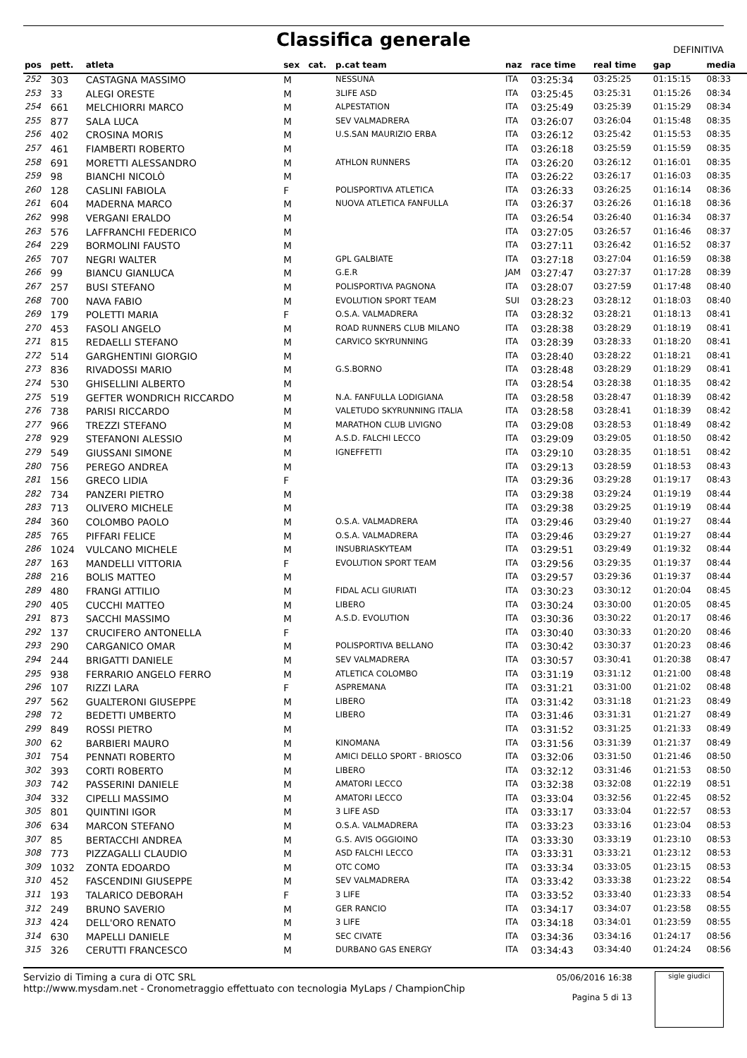Classifica generale
DEFINITIVA
| pos | pett. | atleta | sex | cat. | p.cat team | naz | race time | real time | gap | media |
| --- | --- | --- | --- | --- | --- | --- | --- | --- | --- | --- |
| 252 | 303 | CASTAGNA MASSIMO | M | | NESSUNA | ITA | 03:25:34 | 03:25:25 | 01:15:15 | 08:33 |
| 253 | 33 | ALEGI ORESTE | M | | 3LIFE ASD | ITA | 03:25:45 | 03:25:31 | 01:15:26 | 08:34 |
| 254 | 661 | MELCHIORRI MARCO | M | | ALPESTATION | ITA | 03:25:49 | 03:25:39 | 01:15:29 | 08:34 |
| 255 | 877 | SALA LUCA | M | | SEV VALMADRERA | ITA | 03:26:07 | 03:26:04 | 01:15:48 | 08:35 |
| 256 | 402 | CROSINA MORIS | M | | U.S.SAN MAURIZIO ERBA | ITA | 03:26:12 | 03:25:42 | 01:15:53 | 08:35 |
| 257 | 461 | FIAMBERTI ROBERTO | M | | | ITA | 03:26:18 | 03:25:59 | 01:15:59 | 08:35 |
| 258 | 691 | MORETTI ALESSANDRO | M | | ATHLON RUNNERS | ITA | 03:26:20 | 03:26:12 | 01:16:01 | 08:35 |
| 259 | 98 | BIANCHI NICOLÒ | M | | | ITA | 03:26:22 | 03:26:17 | 01:16:03 | 08:35 |
| 260 | 128 | CASLINI FABIOLA | F | | POLISPORTIVA ATLETICA | ITA | 03:26:33 | 03:26:25 | 01:16:14 | 08:36 |
| 261 | 604 | MADERNA MARCO | M | | NUOVA ATLETICA FANFULLA | ITA | 03:26:37 | 03:26:26 | 01:16:18 | 08:36 |
| 262 | 998 | VERGANI ERALDO | M | | | ITA | 03:26:54 | 03:26:40 | 01:16:34 | 08:37 |
| 263 | 576 | LAFFRANCHI FEDERICO | M | | | ITA | 03:27:05 | 03:26:57 | 01:16:46 | 08:37 |
| 264 | 229 | BORMOLINI FAUSTO | M | | | ITA | 03:27:11 | 03:26:42 | 01:16:52 | 08:37 |
| 265 | 707 | NEGRI WALTER | M | | GPL GALBIATE | ITA | 03:27:18 | 03:27:04 | 01:16:59 | 08:38 |
| 266 | 99 | BIANCU GIANLUCA | M | | G.E.R | JAM | 03:27:47 | 03:27:37 | 01:17:28 | 08:39 |
| 267 | 257 | BUSI STEFANO | M | | POLISPORTIVA PAGNONA | ITA | 03:28:07 | 03:27:59 | 01:17:48 | 08:40 |
| 268 | 700 | NAVA FABIO | M | | EVOLUTION SPORT TEAM | SUI | 03:28:23 | 03:28:12 | 01:18:03 | 08:40 |
| 269 | 179 | POLETTI MARIA | F | | O.S.A. VALMADRERA | ITA | 03:28:32 | 03:28:21 | 01:18:13 | 08:41 |
| 270 | 453 | FASOLI ANGELO | M | | ROAD RUNNERS CLUB MILANO | ITA | 03:28:38 | 03:28:29 | 01:18:19 | 08:41 |
| 271 | 815 | REDAELLI STEFANO | M | | CARVICO SKYRUNNING | ITA | 03:28:39 | 03:28:33 | 01:18:20 | 08:41 |
| 272 | 514 | GARGHENTINI GIORGIO | M | | | ITA | 03:28:40 | 03:28:22 | 01:18:21 | 08:41 |
| 273 | 836 | RIVADOSSI MARIO | M | | G.S.BORNO | ITA | 03:28:48 | 03:28:29 | 01:18:29 | 08:41 |
| 274 | 530 | GHISELLINI ALBERTO | M | | | ITA | 03:28:54 | 03:28:38 | 01:18:35 | 08:42 |
| 275 | 519 | GEFTER WONDRICH RICCARDO | M | | N.A. FANFULLA LODIGIANA | ITA | 03:28:58 | 03:28:47 | 01:18:39 | 08:42 |
| 276 | 738 | PARISI RICCARDO | M | | VALETUDO SKYRUNNING ITALIA | ITA | 03:28:58 | 03:28:41 | 01:18:39 | 08:42 |
| 277 | 966 | TREZZI STEFANO | M | | MARATHON CLUB LIVIGNO | ITA | 03:29:08 | 03:28:53 | 01:18:49 | 08:42 |
| 278 | 929 | STEFANONI ALESSIO | M | | A.S.D. FALCHI LECCO | ITA | 03:29:09 | 03:29:05 | 01:18:50 | 08:42 |
| 279 | 549 | GIUSSANI SIMONE | M | | IGNEFFETTI | ITA | 03:29:10 | 03:28:35 | 01:18:51 | 08:42 |
| 280 | 756 | PEREGO ANDREA | M | | | ITA | 03:29:13 | 03:28:59 | 01:18:53 | 08:43 |
| 281 | 156 | GRECO LIDIA | F | | | ITA | 03:29:36 | 03:29:28 | 01:19:17 | 08:43 |
| 282 | 734 | PANZERI PIETRO | M | | | ITA | 03:29:38 | 03:29:24 | 01:19:19 | 08:44 |
| 283 | 713 | OLIVERO MICHELE | M | | | ITA | 03:29:38 | 03:29:25 | 01:19:19 | 08:44 |
| 284 | 360 | COLOMBO PAOLO | M | | O.S.A. VALMADRERA | ITA | 03:29:46 | 03:29:40 | 01:19:27 | 08:44 |
| 285 | 765 | PIFFARI FELICE | M | | O.S.A. VALMADRERA | ITA | 03:29:46 | 03:29:27 | 01:19:27 | 08:44 |
| 286 | 1024 | VULCANO MICHELE | M | | INSUBRIASKYTEAM | ITA | 03:29:51 | 03:29:49 | 01:19:32 | 08:44 |
| 287 | 163 | MANDELLI VITTORIA | F | | EVOLUTION SPORT TEAM | ITA | 03:29:56 | 03:29:35 | 01:19:37 | 08:44 |
| 288 | 216 | BOLIS MATTEO | M | | | ITA | 03:29:57 | 03:29:36 | 01:19:37 | 08:44 |
| 289 | 480 | FRANGI ATTILIO | M | | FIDAL ACLI GIURIATI | ITA | 03:30:23 | 03:30:12 | 01:20:04 | 08:45 |
| 290 | 405 | CUCCHI MATTEO | M | | LIBERO | ITA | 03:30:24 | 03:30:00 | 01:20:05 | 08:45 |
| 291 | 873 | SACCHI MASSIMO | M | | A.S.D. EVOLUTION | ITA | 03:30:36 | 03:30:22 | 01:20:17 | 08:46 |
| 292 | 137 | CRUCIFERO ANTONELLA | F | | | ITA | 03:30:40 | 03:30:33 | 01:20:20 | 08:46 |
| 293 | 290 | CARGANICO OMAR | M | | POLISPORTIVA BELLANO | ITA | 03:30:42 | 03:30:37 | 01:20:23 | 08:46 |
| 294 | 244 | BRIGATTI DANIELE | M | | SEV VALMADRERA | ITA | 03:30:57 | 03:30:41 | 01:20:38 | 08:47 |
| 295 | 938 | FERRARIO ANGELO FERRO | M | | ATLETICA COLOMBO | ITA | 03:31:19 | 03:31:12 | 01:21:00 | 08:48 |
| 296 | 107 | RIZZI LARA | F | | ASPREMANA | ITA | 03:31:21 | 03:31:00 | 01:21:02 | 08:48 |
| 297 | 562 | GUALTERONI GIUSEPPE | M | | LIBERO | ITA | 03:31:42 | 03:31:18 | 01:21:23 | 08:49 |
| 298 | 72 | BEDETTI UMBERTO | M | | LIBERO | ITA | 03:31:46 | 03:31:31 | 01:21:27 | 08:49 |
| 299 | 849 | ROSSI PIETRO | M | | | ITA | 03:31:52 | 03:31:25 | 01:21:33 | 08:49 |
| 300 | 62 | BARBIERI MAURO | M | | KINOMANA | ITA | 03:31:56 | 03:31:39 | 01:21:37 | 08:49 |
| 301 | 754 | PENNATI ROBERTO | M | | AMICI DELLO SPORT - BRIOSCO | ITA | 03:32:06 | 03:31:50 | 01:21:46 | 08:50 |
| 302 | 393 | CORTI ROBERTO | M | | LIBERO | ITA | 03:32:12 | 03:31:46 | 01:21:53 | 08:50 |
| 303 | 742 | PASSERINI DANIELE | M | | AMATORI LECCO | ITA | 03:32:38 | 03:32:08 | 01:22:19 | 08:51 |
| 304 | 332 | CIPELLI MASSIMO | M | | AMATORI LECCO | ITA | 03:33:04 | 03:32:56 | 01:22:45 | 08:52 |
| 305 | 801 | QUINTINI IGOR | M | | 3 LIFE ASD | ITA | 03:33:17 | 03:33:04 | 01:22:57 | 08:53 |
| 306 | 634 | MARCON STEFANO | M | | O.S.A. VALMADRERA | ITA | 03:33:23 | 03:33:16 | 01:23:04 | 08:53 |
| 307 | 85 | BERTACCHI ANDREA | M | | G.S. AVIS OGGIOINO | ITA | 03:33:30 | 03:33:19 | 01:23:10 | 08:53 |
| 308 | 773 | PIZZAGALLI CLAUDIO | M | | ASD FALCHI LECCO | ITA | 03:33:31 | 03:33:21 | 01:23:12 | 08:53 |
| 309 | 1032 | ZONTA EDOARDO | M | | OTC COMO | ITA | 03:33:34 | 03:33:05 | 01:23:15 | 08:53 |
| 310 | 452 | FASCENDINI GIUSEPPE | M | | SEV VALMADRERA | ITA | 03:33:42 | 03:33:38 | 01:23:22 | 08:54 |
| 311 | 193 | TALARICO DEBORAH | F | | 3 LIFE | ITA | 03:33:52 | 03:33:40 | 01:23:33 | 08:54 |
| 312 | 249 | BRUNO SAVERIO | M | | GER RANCIO | ITA | 03:34:17 | 03:34:07 | 01:23:58 | 08:55 |
| 313 | 424 | DELL'ORO RENATO | M | | 3 LIFE | ITA | 03:34:18 | 03:34:01 | 01:23:59 | 08:55 |
| 314 | 630 | MAPELLI DANIELE | M | | SEC CIVATE | ITA | 03:34:36 | 03:34:16 | 01:24:17 | 08:56 |
| 315 | 326 | CERUTTI FRANCESCO | M | | DURBANO GAS ENERGY | ITA | 03:34:43 | 03:34:40 | 01:24:24 | 08:56 |
Servizio di Timing a cura di OTC SRL
http://www.mysdam.net - Cronometraggio effettuato con tecnologia MyLaps / ChampionChip
05/06/2016 16:38
Pagina 5 di 13
sigle giudici